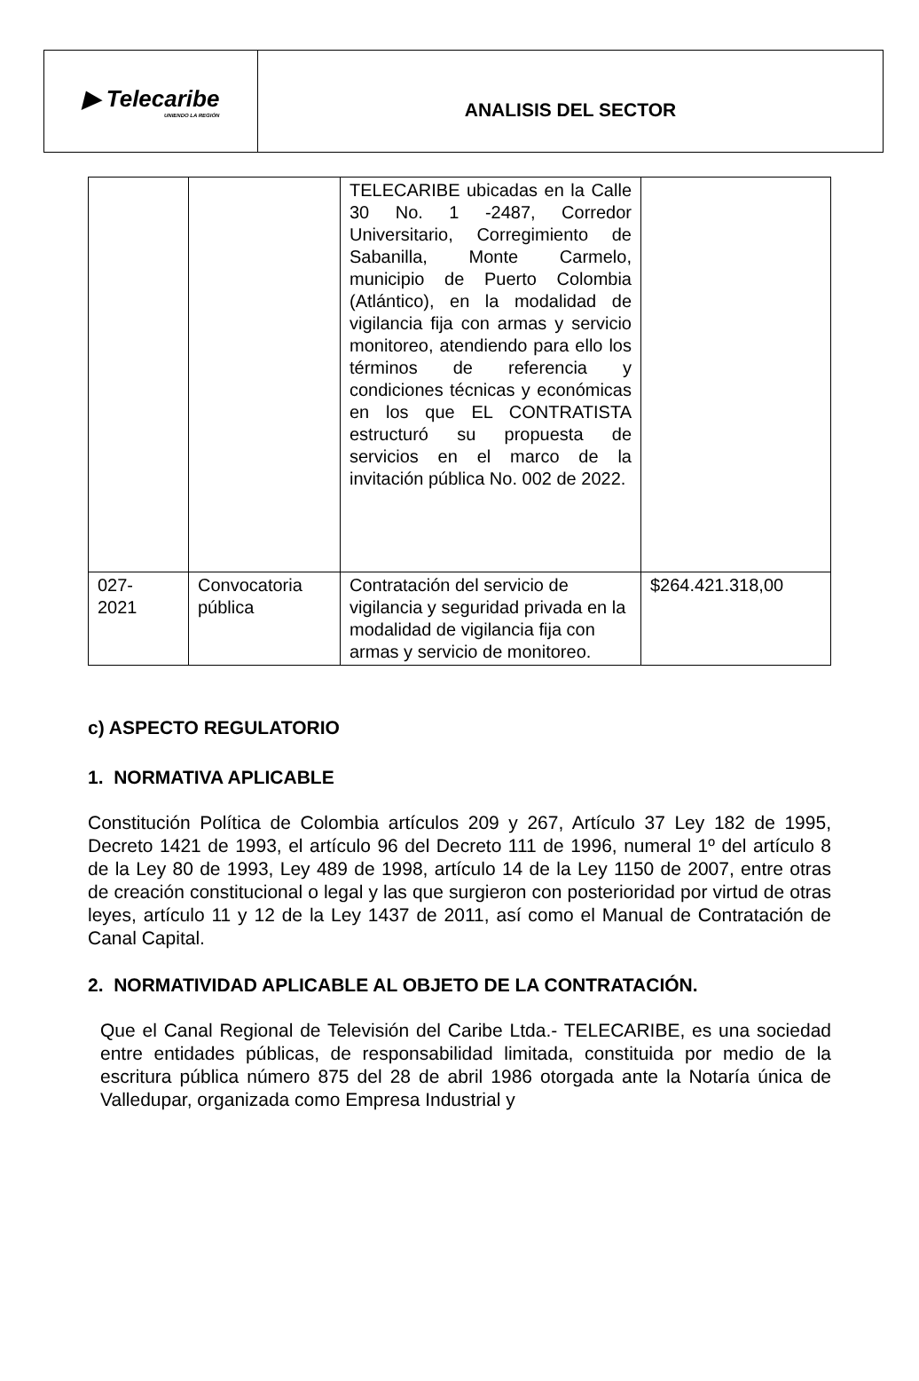▶ Telecaribe
UNIENDO LA REGIÓN
ANALISIS DEL SECTOR
| | | TELECARIBE ubicadas en la Calle 30 No. 1 -2487, Corredor Universitario, Corregimiento de Sabanilla, Monte Carmelo, municipio de Puerto Colombia (Atlántico), en la modalidad de vigilancia fija con armas y servicio monitoreo, atendiendo para ello los términos de referencia y condiciones técnicas y económicas en los que EL CONTRATISTA estructuró su propuesta de servicios en el marco de la invitación pública No. 002 de 2022. | |
| 027- 2021 | Convocatoria pública | Contratación del servicio de vigilancia y seguridad privada en la modalidad de vigilancia fija con armas y servicio de monitoreo. | $264.421.318,00 |
c) ASPECTO REGULATORIO
1. NORMATIVA APLICABLE
Constitución Política de Colombia artículos 209 y 267, Artículo 37 Ley 182 de 1995, Decreto 1421 de 1993, el artículo 96 del Decreto 111 de 1996, numeral 1º del artículo 8 de la Ley 80 de 1993, Ley 489 de 1998, artículo 14 de la Ley 1150 de 2007, entre otras de creación constitucional o legal y las que surgieron con posterioridad por virtud de otras leyes, artículo 11 y 12 de la Ley 1437 de 2011, así como el Manual de Contratación de Canal Capital.
2. NORMATIVIDAD APLICABLE AL OBJETO DE LA CONTRATACIÓN.
Que el Canal Regional de Televisión del Caribe Ltda.- TELECARIBE, es una sociedad entre entidades públicas, de responsabilidad limitada, constituida por medio de la escritura pública número 875 del 28 de abril 1986 otorgada ante la Notaría única de Valledupar, organizada como Empresa Industrial y